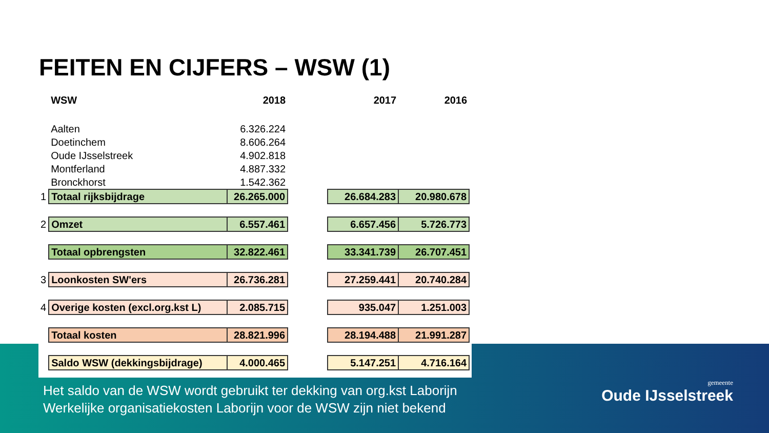FEITEN EN CIJFERS – WSW (1)
| | WSW | 2018 | | 2017 | 2016 |
| | Aalten | 6.326.224 | | | |
| | Doetinchem | 8.606.264 | | | |
| | Oude IJsselstreek | 4.902.818 | | | |
| | Montferland | 4.887.332 | | | |
| | Bronckhorst | 1.542.362 | | | |
| 1 | Totaal rijksbijdrage | 26.265.000 | | 26.684.283 | 20.980.678 |
| 2 | Omzet | 6.557.461 | | 6.657.456 | 5.726.773 |
| | Totaal opbrengsten | 32.822.461 | | 33.341.739 | 26.707.451 |
| 3 | Loonkosten SW'ers | 26.736.281 | | 27.259.441 | 20.740.284 |
| 4 | Overige kosten (excl.org.kst L) | 2.085.715 | | 935.047 | 1.251.003 |
| | Totaal kosten | 28.821.996 | | 28.194.488 | 21.991.287 |
| | Saldo WSW (dekkingsbijdrage) | 4.000.465 | | 5.147.251 | 4.716.164 |
Het saldo van de WSW wordt gebruikt ter dekking van org.kst Laborijn
Werkelijke organisatiekosten Laborijn voor de WSW zijn niet bekend
gemeente
Oude IJsselstreek